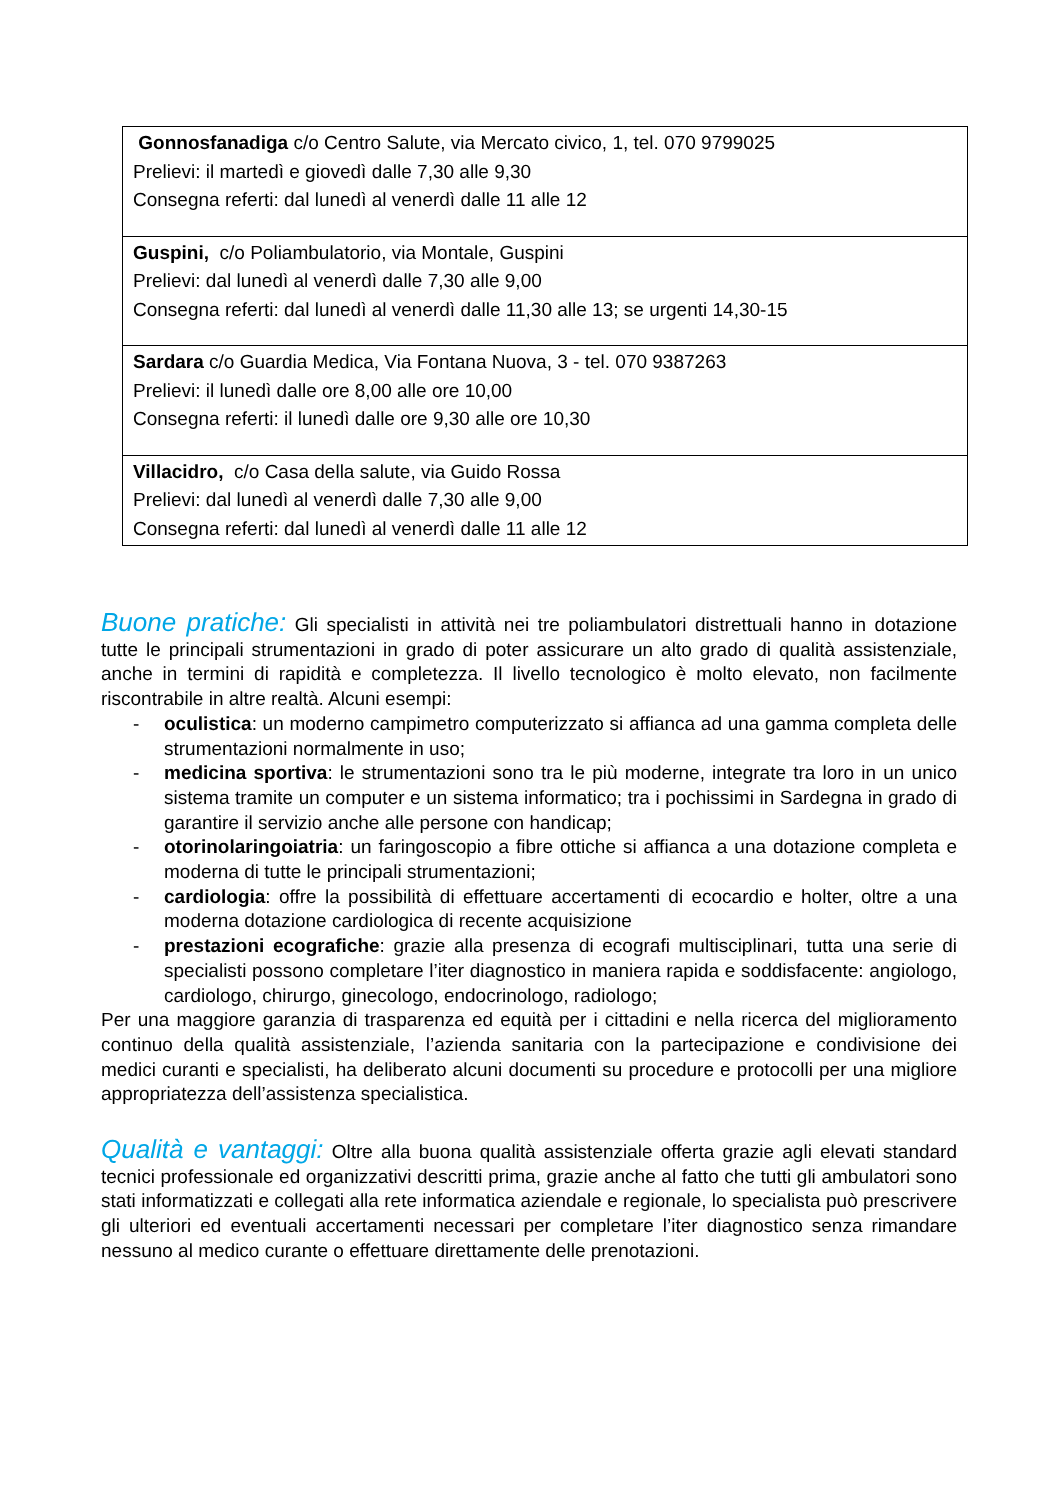| Gonnosfanadiga c/o Centro Salute, via Mercato civico, 1, tel. 070 9799025 Prelievi: il martedì e giovedì dalle 7,30 alle 9,30 Consegna referti: dal lunedì al venerdì dalle 11 alle 12 |
| Guspini, c/o Poliambulatorio, via Montale, Guspini Prelievi: dal lunedì al venerdì dalle 7,30 alle 9,00 Consegna referti: dal lunedì al venerdì dalle 11,30 alle 13; se urgenti 14,30-15 |
| Sardara c/o Guardia Medica, Via Fontana Nuova, 3 - tel. 070 9387263 Prelievi: il lunedì dalle ore 8,00 alle ore 10,00 Consegna referti: il lunedì dalle ore 9,30 alle ore 10,30 |
| Villacidro, c/o Casa della salute, via Guido Rossa Prelievi: dal lunedì al venerdì dalle 7,30 alle 9,00 Consegna referti: dal lunedì al venerdì dalle 11 alle 12 |
Buone pratiche: Gli specialisti in attività nei tre poliambulatori distrettuali hanno in dotazione tutte le principali strumentazioni in grado di poter assicurare un alto grado di qualità assistenziale, anche in termini di rapidità e completezza. Il livello tecnologico è molto elevato, non facilmente riscontrabile in altre realtà. Alcuni esempi:
- oculistica: un moderno campimetro computerizzato si affianca ad una gamma completa delle strumentazioni normalmente in uso;
- medicina sportiva: le strumentazioni sono tra le più moderne, integrate tra loro in un unico sistema tramite un computer e un sistema informatico; tra i pochissimi in Sardegna in grado di garantire il servizio anche alle persone con handicap;
- otorinolaringoiatria: un faringoscopio a fibre ottiche si affianca a una dotazione completa e moderna di tutte le principali strumentazioni;
- cardiologia: offre la possibilità di effettuare accertamenti di ecocardio e holter, oltre a una moderna dotazione cardiologica di recente acquisizione
- prestazioni ecografiche: grazie alla presenza di ecografi multisciplinari, tutta una serie di specialisti possono completare l’iter diagnostico in maniera rapida e soddisfacente: angiologo, cardiologo, chirurgo, ginecologo, endocrinologo, radiologo;
Per una maggiore garanzia di trasparenza ed equità per i cittadini e nella ricerca del miglioramento continuo della qualità assistenziale, l’azienda sanitaria con la partecipazione e condivisione dei medici curanti e specialisti, ha deliberato alcuni documenti su procedure e protocolli per una migliore appropriatezza dell’assistenza specialistica.
Qualità e vantaggi: Oltre alla buona qualità assistenziale offerta grazie agli elevati standard tecnici professionale ed organizzativi descritti prima, grazie anche al fatto che tutti gli ambulatori sono stati informatizzati e collegati alla rete informatica aziendale e regionale, lo specialista può prescrivere gli ulteriori ed eventuali accertamenti necessari per completare l’iter diagnostico senza rimandare nessuno al medico curante o effettuare direttamente delle prenotazioni.